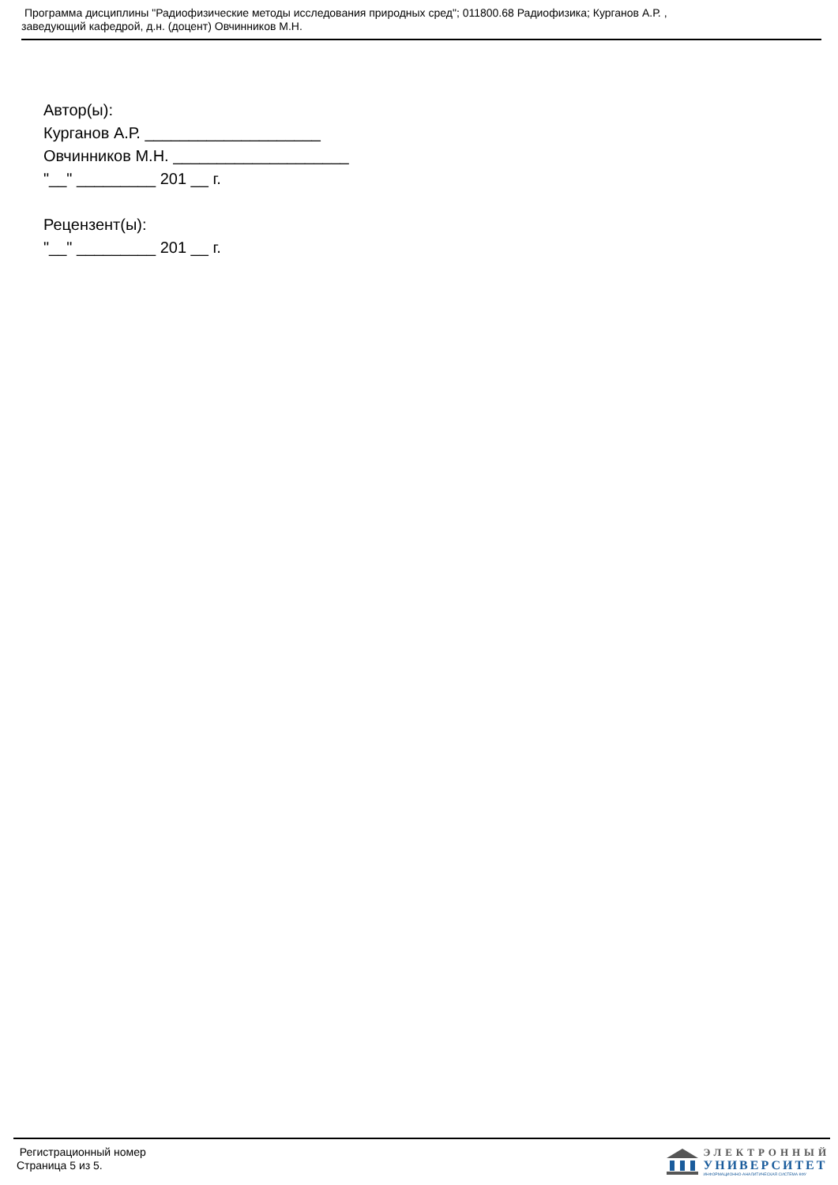Программа дисциплины "Радиофизические методы исследования природных сред"; 011800.68 Радиофизика; Курганов А.Р. ,
заведующий кафедрой, д.н. (доцент) Овчинников М.Н.
Автор(ы):
Курганов А.Р. ____________________
Овчинников М.Н. ____________________
"__" _________ 201 __ г.
Рецензент(ы):
"__" _________ 201 __ г.
Регистрационный номер
Страница 5 из 5.
ЭЛЕКТРОННЫЙ
УНИВЕРСИТЕТ
ИНФОРМАЦИОННО-АНАЛИТИЧЕСКАЯ СИСТЕМА КФУ